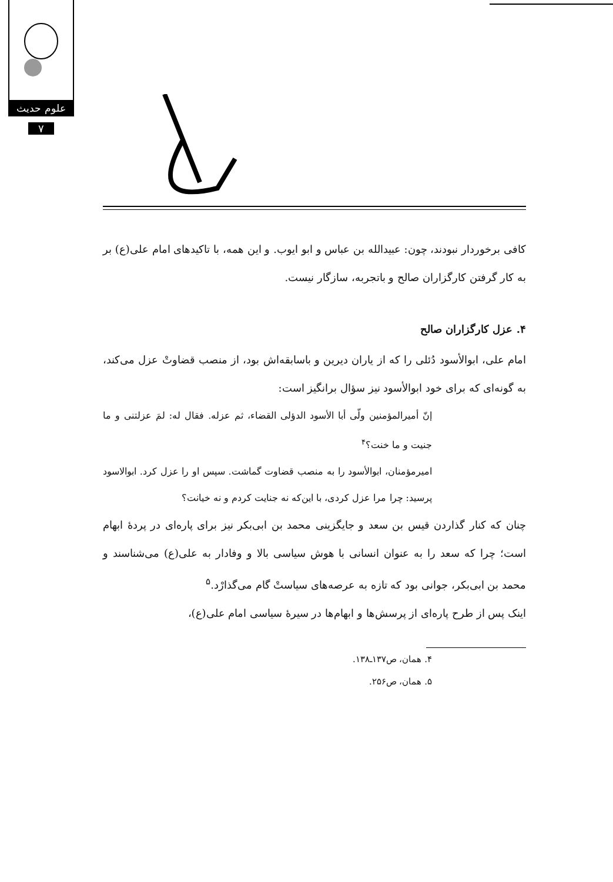علوم حدیث
۷
کافی برخوردار نبودند، چون: عبیدالله بن عباس و ابو ایوب. و این همه، با تاکیدهای امام علی(ع) بر به کار گرفتن کارگزاران صالح و باتجربه، سازگار نیست.
۴. عزل کارگزاران صالح
امام علی، ابوالأسود دُئلی را که از یاران دیرین و باسابقه‌اش بود، از منصب قضاوتْ عزل می‌کند، به گونه‌ای که برای خود ابوالأسود نیز سؤال برانگیز است:
إنّ أمیرالمؤمنین ولّی أبا الأسود الدؤلی القضاء، ثم عزله. فقال له: لمَ عزلتنی و ما جنیت و ما خنت؟<sup>۴</sup>
امیرمؤمنان، ابوالأسود را به منصب قضاوت گماشت. سپس او را عزل کرد. ابوالاسود پرسید: چرا مرا عزل کردی، با این‌که نه جنایت کردم و نه خیانت؟
چنان که کنار گذاردن قیس بن سعد و جایگزینی محمد بن ابی‌بکر نیز برای پاره‌ای در پردهٔ ابهام است؛ چرا که سعد را به عنوان انسانی با هوش سیاسی بالا و وفادار به علی(ع) می‌شناسند و محمد بن ابی‌بکر، جوانی بود که تازه به عرصه‌های سیاستْ گام می‌گذارْد.<sup>۵</sup>
اینک پس از طرح پاره‌ای از پرسش‌ها و ابهام‌ها در سیرهٔ سیاسی امام علی(ع)،
۴. همان، ص۱۳۷ـ۱۳۸.
۵. همان، ص۲۵۶.